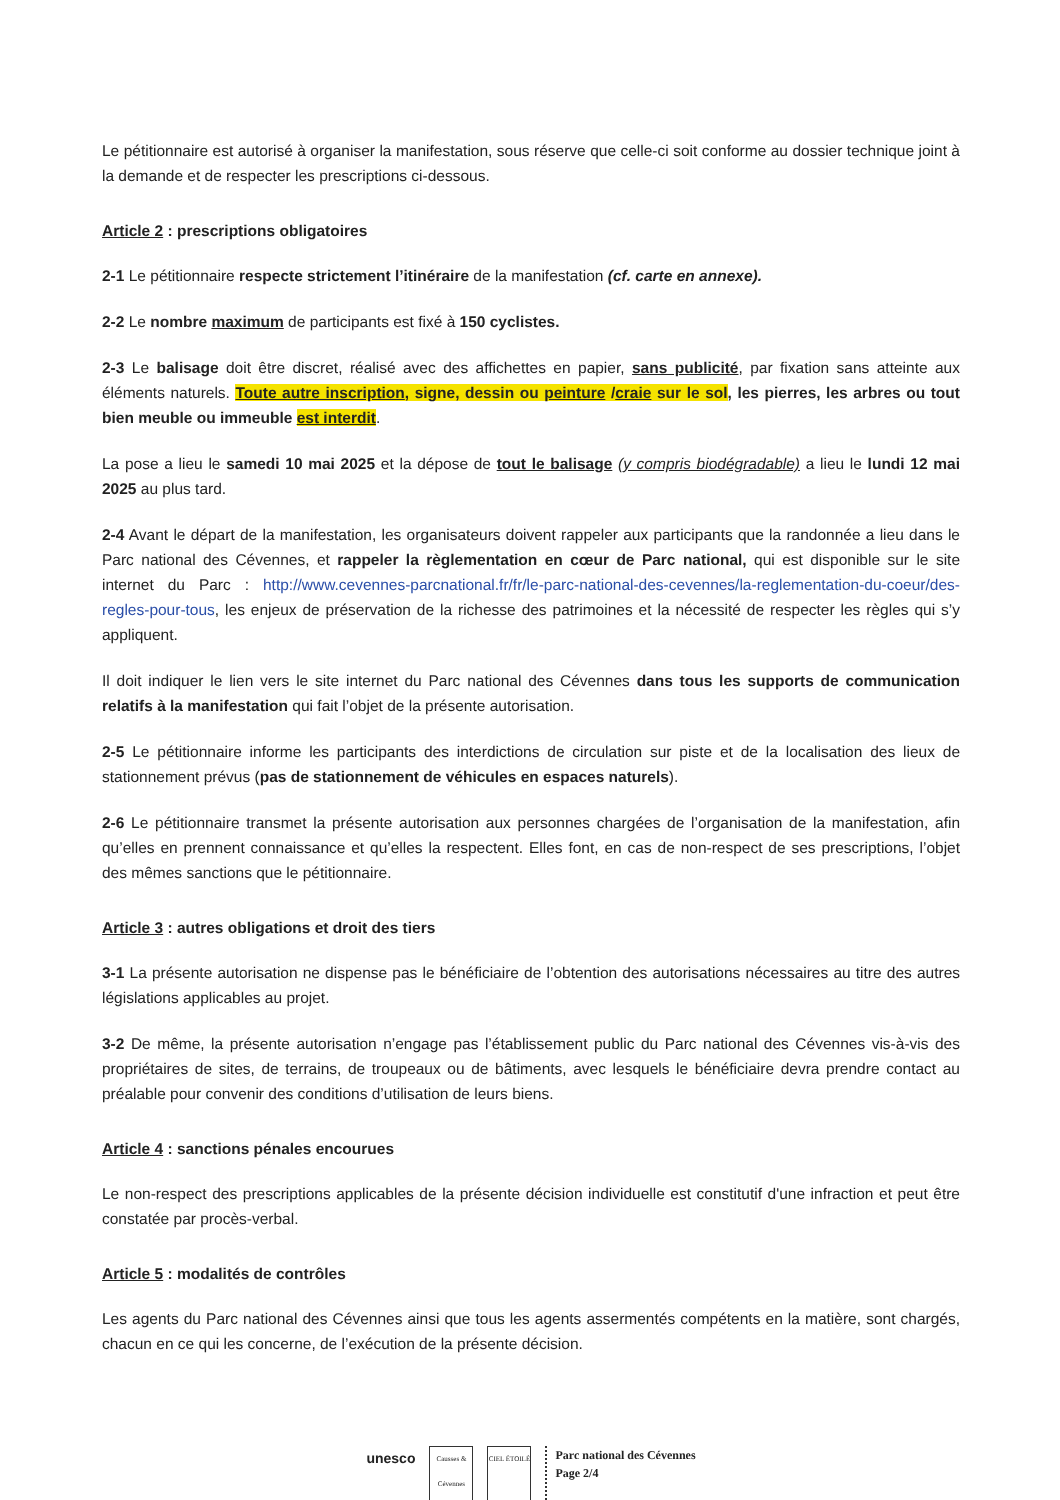Le pétitionnaire est autorisé à organiser la manifestation, sous réserve que celle-ci soit conforme au dossier technique joint à la demande et de respecter les prescriptions ci-dessous.
Article 2 : prescriptions obligatoires
2-1 Le pétitionnaire respecte strictement l’itinéraire de la manifestation (cf. carte en annexe).
2-2 Le nombre maximum de participants est fixé à 150 cyclistes.
2-3 Le balisage doit être discret, réalisé avec des affichettes en papier, sans publicité, par fixation sans atteinte aux éléments naturels. Toute autre inscription, signe, dessin ou peinture /craie sur le sol, les pierres, les arbres ou tout bien meuble ou immeuble est interdit.
La pose a lieu le samedi 10 mai 2025 et la dépose de tout le balisage (y compris biodégradable) a lieu le lundi 12 mai 2025 au plus tard.
2-4 Avant le départ de la manifestation, les organisateurs doivent rappeler aux participants que la randonnée a lieu dans le Parc national des Cévennes, et rappeler la règlementation en cœur de Parc national, qui est disponible sur le site internet du Parc : http://www.cevennes-parcnational.fr/fr/le-parc-national-des-cevennes/la-reglementation-du-coeur/des-regles-pour-tous, les enjeux de préservation de la richesse des patrimoines et la nécessité de respecter les règles qui s’y appliquent.
Il doit indiquer le lien vers le site internet du Parc national des Cévennes dans tous les supports de communication relatifs à la manifestation qui fait l’objet de la présente autorisation.
2-5 Le pétitionnaire informe les participants des interdictions de circulation sur piste et de la localisation des lieux de stationnement prévus (pas de stationnement de véhicules en espaces naturels).
2-6 Le pétitionnaire transmet la présente autorisation aux personnes chargées de l’organisation de la manifestation, afin qu’elles en prennent connaissance et qu’elles la respectent. Elles font, en cas de non-respect de ses prescriptions, l’objet des mêmes sanctions que le pétitionnaire.
Article 3 : autres obligations et droit des tiers
3-1 La présente autorisation ne dispense pas le bénéficiaire de l’obtention des autorisations nécessaires au titre des autres législations applicables au projet.
3-2 De même, la présente autorisation n’engage pas l’établissement public du Parc national des Cévennes vis-à-vis des propriétaires de sites, de terrains, de troupeaux ou de bâtiments, avec lesquels le bénéficiaire devra prendre contact au préalable pour convenir des conditions d’utilisation de leurs biens.
Article 4 : sanctions pénales encourues
Le non-respect des prescriptions applicables de la présente décision individuelle est constitutif d'une infraction et peut être constatée par procès-verbal.
Article 5 : modalités de contrôles
Les agents du Parc national des Cévennes ainsi que tous les agents assermentés compétents en la matière, sont chargés, chacun en ce qui les concerne, de l’exécution de la présente décision.
unesco
Causses & Cévennes
CIEL ÉTOILÉ
Parc national des Cévennes
Page 2/4